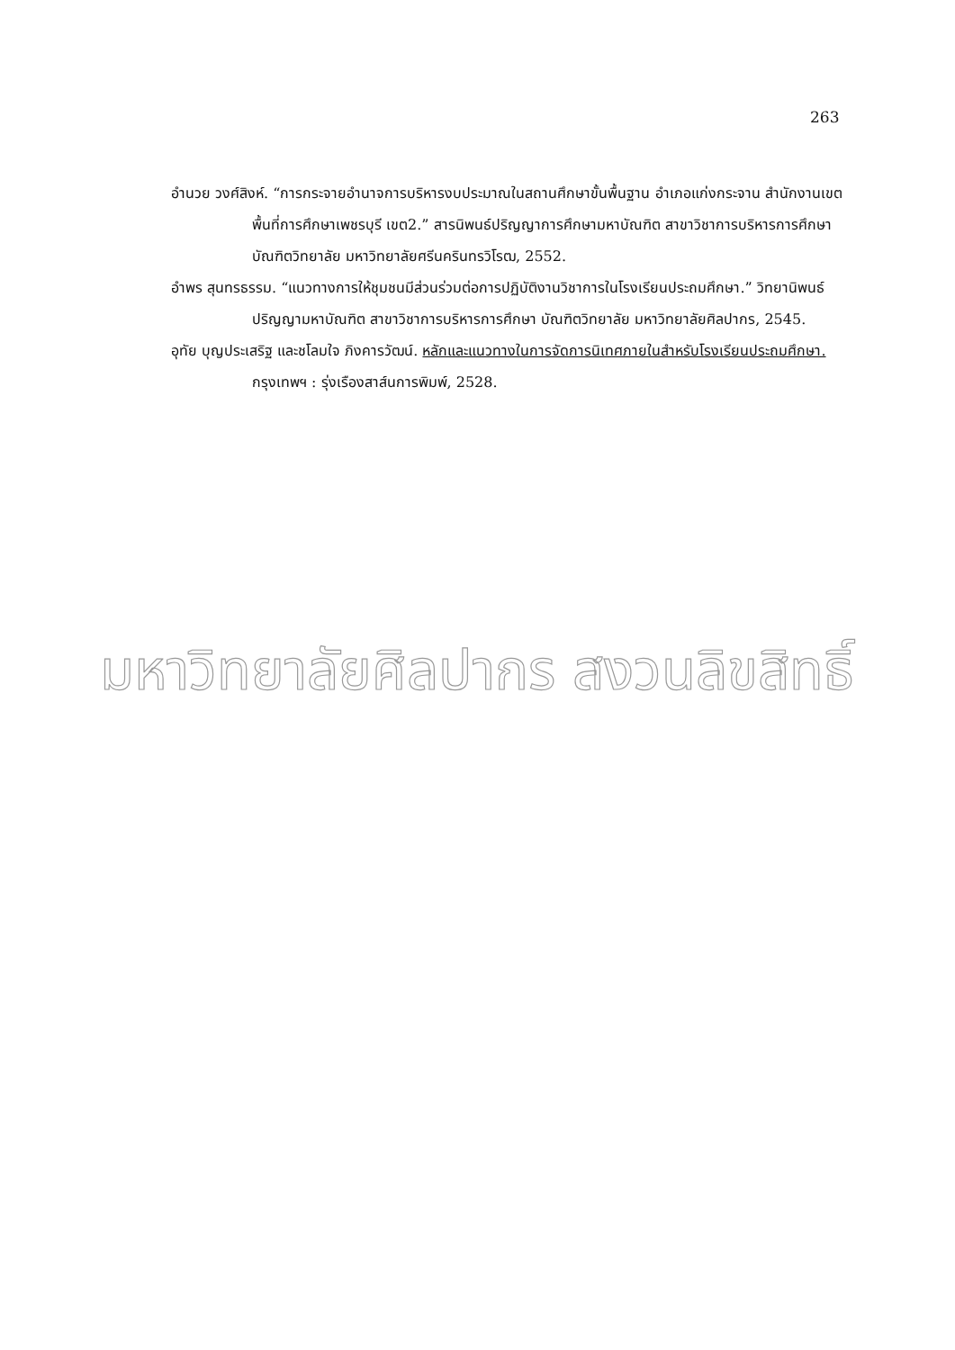263
อำนวย วงศ์สิงห์. “การกระจายอำนาจการบริหารงบประมาณในสถานศึกษาขั้นพื้นฐาน อำเภอแก่งกระจาน สำนักงานเขตพื้นที่การศึกษาเพชรบุรี เขต2.” สารนิพนธ์ปริญญาการศึกษามหาบัณฑิต สาขาวิชาการบริหารการศึกษา บัณฑิตวิทยาลัย มหาวิทยาลัยศรีนครินทรวิโรฒ, 2552.
อำพร สุนทรธรรม. “แนวทางการให้ชุมชนมีส่วนร่วมต่อการปฏิบัติงานวิชาการในโรงเรียนประถมศึกษา.” วิทยานิพนธ์ปริญญามหาบัณฑิต สาขาวิชาการบริหารการศึกษา บัณฑิตวิทยาลัย มหาวิทยาลัยศิลปากร, 2545.
อุทัย บุญประเสริฐ และชโลมใจ ภิงคารวัฒน์. หลักและแนวทางในการจัดการนิเทศภายในสำหรับโรงเรียนประถมศึกษา. กรุงเทพฯ : รุ่งเรืองสาส์นการพิมพ์, 2528.
มหาวิทยาลัยศิลปากร สงวนลิขสิทธิ์